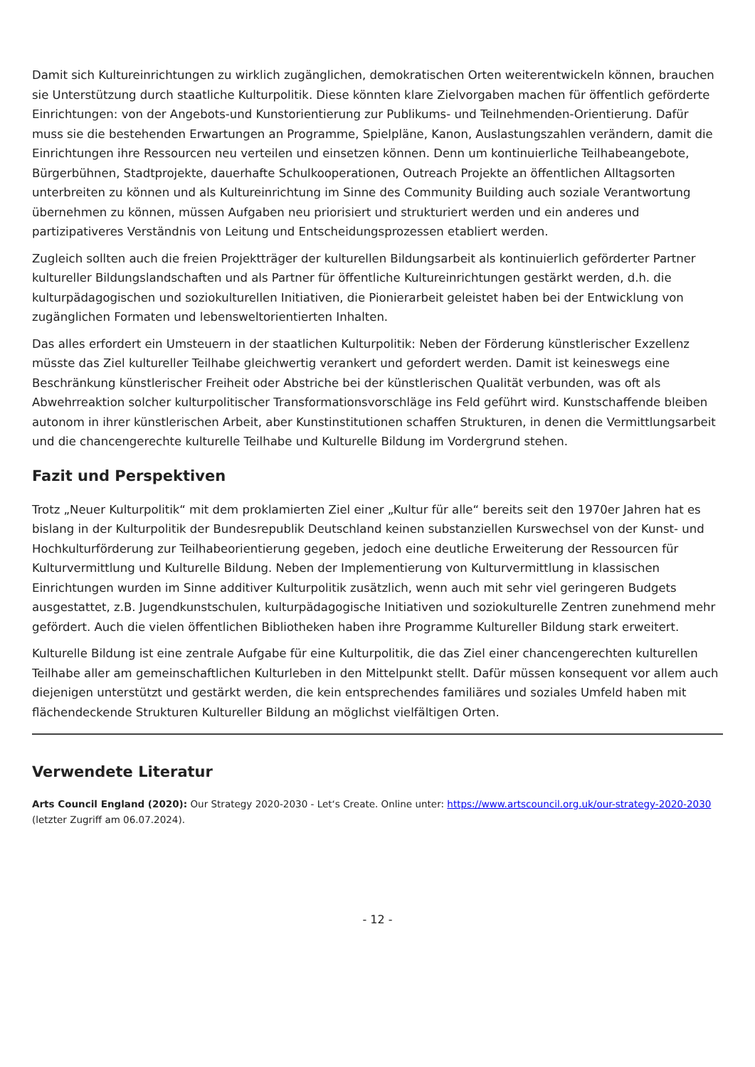Damit sich Kultureinrichtungen zu wirklich zugänglichen, demokratischen Orten weiterentwickeln können, brauchen sie Unterstützung durch staatliche Kulturpolitik. Diese könnten klare Zielvorgaben machen für öffentlich geförderte Einrichtungen: von der Angebots-und Kunstorientierung zur Publikums- und Teilnehmenden-Orientierung. Dafür muss sie die bestehenden Erwartungen an Programme, Spielpläne, Kanon, Auslastungszahlen verändern, damit die Einrichtungen ihre Ressourcen neu verteilen und einsetzen können. Denn um kontinuierliche Teilhabeangebote, Bürgerbühnen, Stadtprojekte, dauerhafte Schulkooperationen, Outreach Projekte an öffentlichen Alltagsorten unterbreiten zu können und als Kultureinrichtung im Sinne des Community Building auch soziale Verantwortung übernehmen zu können, müssen Aufgaben neu priorisiert und strukturiert werden und ein anderes und partizipativeres Verständnis von Leitung und Entscheidungsprozessen etabliert werden.
Zugleich sollten auch die freien Projektträger der kulturellen Bildungsarbeit als kontinuierlich geförderter Partner kultureller Bildungslandschaften und als Partner für öffentliche Kultureinrichtungen gestärkt werden, d.h. die kulturpädagogischen und soziokulturellen Initiativen, die Pionierarbeit geleistet haben bei der Entwicklung von zugänglichen Formaten und lebensweltorientierten Inhalten.
Das alles erfordert ein Umsteuern in der staatlichen Kulturpolitik: Neben der Förderung künstlerischer Exzellenz müsste das Ziel kultureller Teilhabe gleichwertig verankert und gefordert werden. Damit ist keineswegs eine Beschränkung künstlerischer Freiheit oder Abstriche bei der künstlerischen Qualität verbunden, was oft als Abwehrreaktion solcher kulturpolitischer Transformationsvorschläge ins Feld geführt wird. Kunstschaffende bleiben autonom in ihrer künstlerischen Arbeit, aber Kunstinstitutionen schaffen Strukturen, in denen die Vermittlungsarbeit und die chancengerechte kulturelle Teilhabe und Kulturelle Bildung im Vordergrund stehen.
Fazit und Perspektiven
Trotz „Neuer Kulturpolitik“ mit dem proklamierten Ziel einer „Kultur für alle“ bereits seit den 1970er Jahren hat es bislang in der Kulturpolitik der Bundesrepublik Deutschland keinen substanziellen Kurswechsel von der Kunst- und Hochkulturförderung zur Teilhabeorientierung gegeben, jedoch eine deutliche Erweiterung der Ressourcen für Kulturvermittlung und Kulturelle Bildung. Neben der Implementierung von Kulturvermittlung in klassischen Einrichtungen wurden im Sinne additiver Kulturpolitik zusätzlich, wenn auch mit sehr viel geringeren Budgets ausgestattet, z.B. Jugendkunstschulen, kulturpädagogische Initiativen und soziokulturelle Zentren zunehmend mehr gefördert. Auch die vielen öffentlichen Bibliotheken haben ihre Programme Kultureller Bildung stark erweitert.
Kulturelle Bildung ist eine zentrale Aufgabe für eine Kulturpolitik, die das Ziel einer chancengerechten kulturellen Teilhabe aller am gemeinschaftlichen Kulturleben in den Mittelpunkt stellt. Dafür müssen konsequent vor allem auch diejenigen unterstützt und gestärkt werden, die kein entsprechendes familiäres und soziales Umfeld haben mit flächendeckende Strukturen Kultureller Bildung an möglichst vielfältigen Orten.
Verwendete Literatur
Arts Council England (2020): Our Strategy 2020-2030 - Let‘s Create. Online unter: https://www.artscouncil.org.uk/our-strategy-2020-2030 (letzter Zugriff am 06.07.2024).
- 12 -